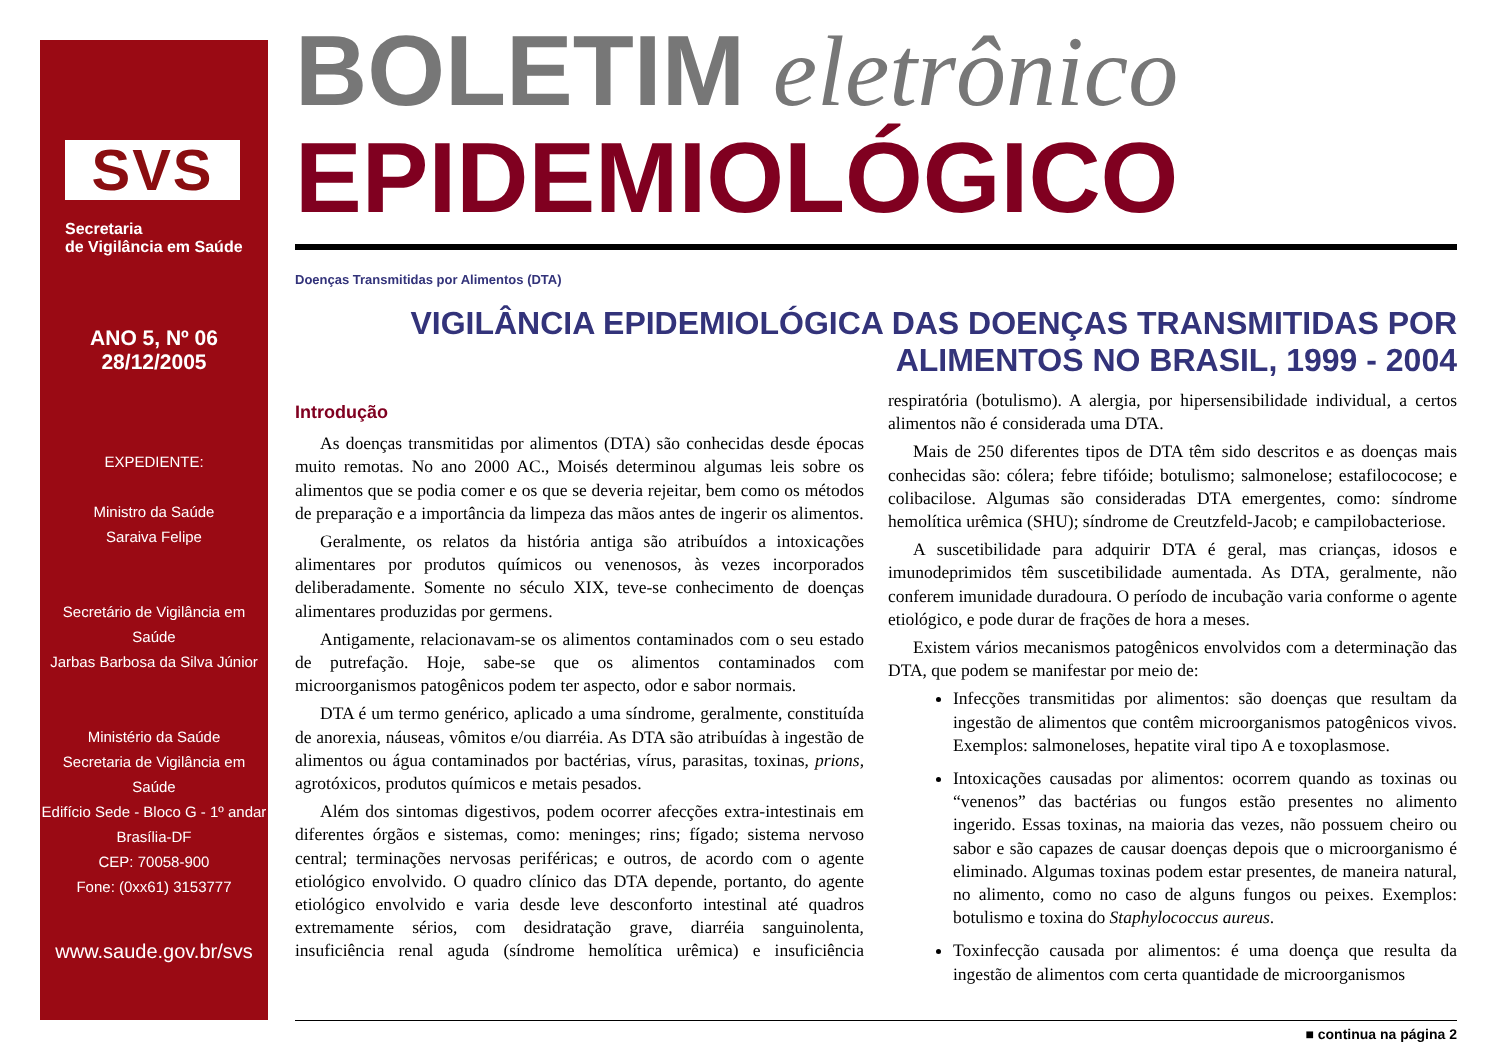SVS
Secretaria
de Vigilância em Saúde
ANO 5, Nº 06
28/12/2005
EXPEDIENTE:
Ministro da Saúde
Saraiva Felipe
Secretário de Vigilância em Saúde
Jarbas Barbosa da Silva Júnior
Ministério da Saúde
Secretaria de Vigilância em Saúde
Edifício Sede - Bloco G - 1º andar
Brasília-DF
CEP: 70058-900
Fone: (0xx61) 3153777
www.saude.gov.br/svs
BOLETIM eletrônico
EPIDEMIOLÓGICO
Doenças Transmitidas por Alimentos (DTA)
VIGILÂNCIA EPIDEMIOLÓGICA DAS DOENÇAS TRANSMITIDAS POR ALIMENTOS NO BRASIL, 1999 - 2004
Introdução
As doenças transmitidas por alimentos (DTA) são conhecidas desde épocas muito remotas. No ano 2000 AC., Moisés determinou algumas leis sobre os alimentos que se podia comer e os que se deveria rejeitar, bem como os métodos de preparação e a importância da limpeza das mãos antes de ingerir os alimentos.
Geralmente, os relatos da história antiga são atribuídos a intoxicações alimentares por produtos químicos ou venenosos, às vezes incorporados deliberadamente. Somente no século XIX, teve-se conhecimento de doenças alimentares produzidas por germens.
Antigamente, relacionavam-se os alimentos contaminados com o seu estado de putrefação. Hoje, sabe-se que os alimentos contaminados com microorganismos patogênicos podem ter aspecto, odor e sabor normais.
DTA é um termo genérico, aplicado a uma síndrome, geralmente, constituída de anorexia, náuseas, vômitos e/ou diarréia. As DTA são atribuídas à ingestão de alimentos ou água contaminados por bactérias, vírus, parasitas, toxinas, prions, agrotóxicos, produtos químicos e metais pesados.
Além dos sintomas digestivos, podem ocorrer afecções extra-intestinais em diferentes órgãos e sistemas, como: meninges; rins; fígado; sistema nervoso central; terminações nervosas periféricas; e outros, de acordo com o agente etiológico envolvido. O quadro clínico das DTA depende, portanto, do agente etiológico envolvido e varia desde leve desconforto intestinal até quadros extremamente sérios, com desidratação grave, diarréia sanguinolenta, insuficiência renal aguda (síndrome hemolítica urêmica) e insuficiência respiratória (botulismo). A alergia, por hipersensibilidade individual, a certos alimentos não é considerada uma DTA.
Mais de 250 diferentes tipos de DTA têm sido descritos e as doenças mais conhecidas são: cólera; febre tifóide; botulismo; salmonelose; estafilococose; e colibacilose. Algumas são consideradas DTA emergentes, como: síndrome hemolítica urêmica (SHU); síndrome de Creutzfeld-Jacob; e campilobacteriose.
A suscetibilidade para adquirir DTA é geral, mas crianças, idosos e imunodeprimidos têm suscetibilidade aumentada. As DTA, geralmente, não conferem imunidade duradoura. O período de incubação varia conforme o agente etiológico, e pode durar de frações de hora a meses.
Existem vários mecanismos patogênicos envolvidos com a determinação das DTA, que podem se manifestar por meio de:
Infecções transmitidas por alimentos: são doenças que resultam da ingestão de alimentos que contêm microorganismos patogênicos vivos. Exemplos: salmoneloses, hepatite viral tipo A e toxoplasmose.
Intoxicações causadas por alimentos: ocorrem quando as toxinas ou “venenos” das bactérias ou fungos estão presentes no alimento ingerido. Essas toxinas, na maioria das vezes, não possuem cheiro ou sabor e são capazes de causar doenças depois que o microorganismo é eliminado. Algumas toxinas podem estar presentes, de maneira natural, no alimento, como no caso de alguns fungos ou peixes. Exemplos: botulismo e toxina do Staphylococcus aureus.
Toxinfecção causada por alimentos: é uma doença que resulta da ingestão de alimentos com certa quantidade de microorganismos
■ continua na página 2